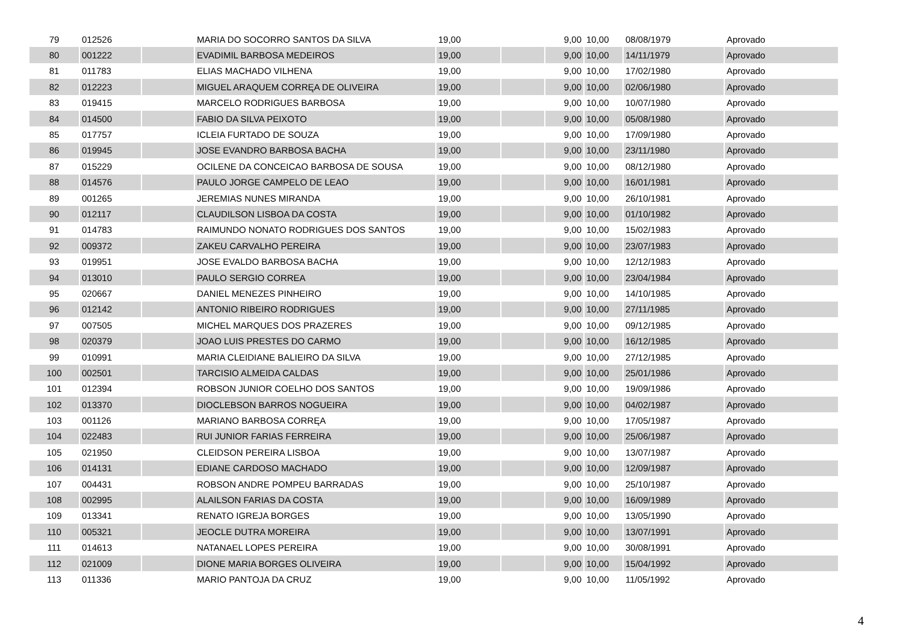| 79 | 012526 | | MARIA DO SOCORRO SANTOS DA SILVA | 19,00 | | 9,00 | 10,00 | 08/08/1979 | Aprovado |
| 80 | 001222 | | EVADIMIL BARBOSA MEDEIROS | 19,00 | | 9,00 | 10,00 | 14/11/1979 | Aprovado |
| 81 | 011783 | | ELIAS MACHADO VILHENA | 19,00 | | 9,00 | 10,00 | 17/02/1980 | Aprovado |
| 82 | 012223 | | MIGUEL ARAQUEM CORRĘA DE OLIVEIRA | 19,00 | | 9,00 | 10,00 | 02/06/1980 | Aprovado |
| 83 | 019415 | | MARCELO RODRIGUES BARBOSA | 19,00 | | 9,00 | 10,00 | 10/07/1980 | Aprovado |
| 84 | 014500 | | FABIO DA SILVA PEIXOTO | 19,00 | | 9,00 | 10,00 | 05/08/1980 | Aprovado |
| 85 | 017757 | | ICLEIA FURTADO DE SOUZA | 19,00 | | 9,00 | 10,00 | 17/09/1980 | Aprovado |
| 86 | 019945 | | JOSE EVANDRO BARBOSA BACHA | 19,00 | | 9,00 | 10,00 | 23/11/1980 | Aprovado |
| 87 | 015229 | | OCILENE DA CONCEICAO BARBOSA DE SOUSA | 19,00 | | 9,00 | 10,00 | 08/12/1980 | Aprovado |
| 88 | 014576 | | PAULO JORGE CAMPELO DE LEAO | 19,00 | | 9,00 | 10,00 | 16/01/1981 | Aprovado |
| 89 | 001265 | | JEREMIAS NUNES MIRANDA | 19,00 | | 9,00 | 10,00 | 26/10/1981 | Aprovado |
| 90 | 012117 | | CLAUDILSON LISBOA DA COSTA | 19,00 | | 9,00 | 10,00 | 01/10/1982 | Aprovado |
| 91 | 014783 | | RAIMUNDO NONATO RODRIGUES DOS SANTOS | 19,00 | | 9,00 | 10,00 | 15/02/1983 | Aprovado |
| 92 | 009372 | | ZAKEU CARVALHO PEREIRA | 19,00 | | 9,00 | 10,00 | 23/07/1983 | Aprovado |
| 93 | 019951 | | JOSE EVALDO BARBOSA BACHA | 19,00 | | 9,00 | 10,00 | 12/12/1983 | Aprovado |
| 94 | 013010 | | PAULO SERGIO CORREA | 19,00 | | 9,00 | 10,00 | 23/04/1984 | Aprovado |
| 95 | 020667 | | DANIEL MENEZES PINHEIRO | 19,00 | | 9,00 | 10,00 | 14/10/1985 | Aprovado |
| 96 | 012142 | | ANTONIO RIBEIRO RODRIGUES | 19,00 | | 9,00 | 10,00 | 27/11/1985 | Aprovado |
| 97 | 007505 | | MICHEL MARQUES DOS PRAZERES | 19,00 | | 9,00 | 10,00 | 09/12/1985 | Aprovado |
| 98 | 020379 | | JOAO LUIS PRESTES DO CARMO | 19,00 | | 9,00 | 10,00 | 16/12/1985 | Aprovado |
| 99 | 010991 | | MARIA CLEIDIANE BALIEIRO DA SILVA | 19,00 | | 9,00 | 10,00 | 27/12/1985 | Aprovado |
| 100 | 002501 | | TARCISIO ALMEIDA CALDAS | 19,00 | | 9,00 | 10,00 | 25/01/1986 | Aprovado |
| 101 | 012394 | | ROBSON JUNIOR COELHO DOS SANTOS | 19,00 | | 9,00 | 10,00 | 19/09/1986 | Aprovado |
| 102 | 013370 | | DIOCLEBSON BARROS NOGUEIRA | 19,00 | | 9,00 | 10,00 | 04/02/1987 | Aprovado |
| 103 | 001126 | | MARIANO BARBOSA CORRĘA | 19,00 | | 9,00 | 10,00 | 17/05/1987 | Aprovado |
| 104 | 022483 | | RUI JUNIOR FARIAS FERREIRA | 19,00 | | 9,00 | 10,00 | 25/06/1987 | Aprovado |
| 105 | 021950 | | CLEIDSON PEREIRA LISBOA | 19,00 | | 9,00 | 10,00 | 13/07/1987 | Aprovado |
| 106 | 014131 | | EDIANE CARDOSO MACHADO | 19,00 | | 9,00 | 10,00 | 12/09/1987 | Aprovado |
| 107 | 004431 | | ROBSON ANDRE POMPEU BARRADAS | 19,00 | | 9,00 | 10,00 | 25/10/1987 | Aprovado |
| 108 | 002995 | | ALAILSON FARIAS DA COSTA | 19,00 | | 9,00 | 10,00 | 16/09/1989 | Aprovado |
| 109 | 013341 | | RENATO IGREJA BORGES | 19,00 | | 9,00 | 10,00 | 13/05/1990 | Aprovado |
| 110 | 005321 | | JEOCLE DUTRA MOREIRA | 19,00 | | 9,00 | 10,00 | 13/07/1991 | Aprovado |
| 111 | 014613 | | NATANAEL LOPES PEREIRA | 19,00 | | 9,00 | 10,00 | 30/08/1991 | Aprovado |
| 112 | 021009 | | DIONE MARIA BORGES OLIVEIRA | 19,00 | | 9,00 | 10,00 | 15/04/1992 | Aprovado |
| 113 | 011336 | | MARIO PANTOJA DA CRUZ | 19,00 | | 9,00 | 10,00 | 11/05/1992 | Aprovado |
4